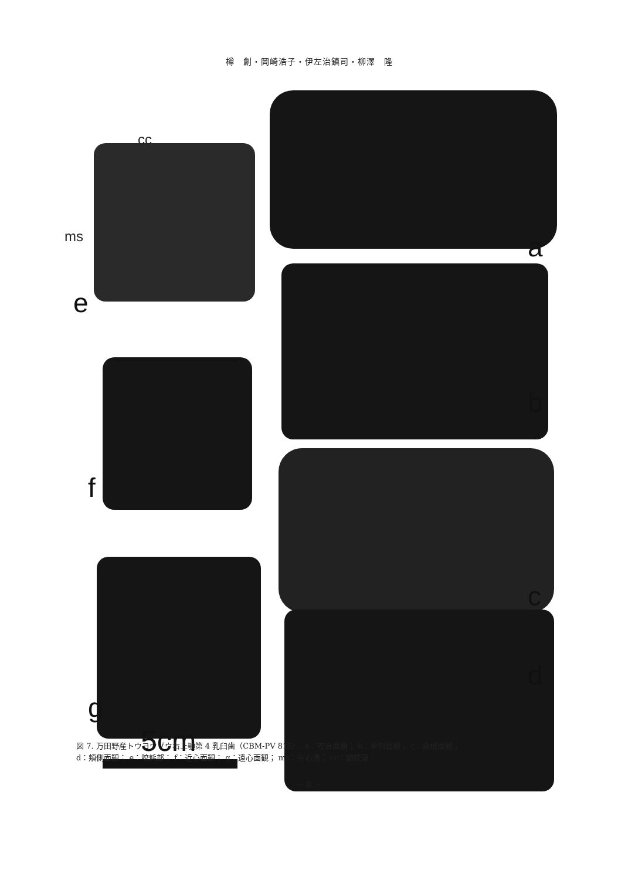樽　創・岡崎浩子・伊左治鎮司・柳澤　隆
cc
ms a
e
b
f
c
d
g
5cm
図 7. 万田野産トウヨウゾウ右上顎第 4 乳臼歯（CBM-PV 815）. a：咬合面観； b：舌側面観； c：歯根面観；
d：頬側面観； e：咬耗部； f：近心面観； g：遠心面観； ms：中心溝； cc：間咬頭.
－ 8 －